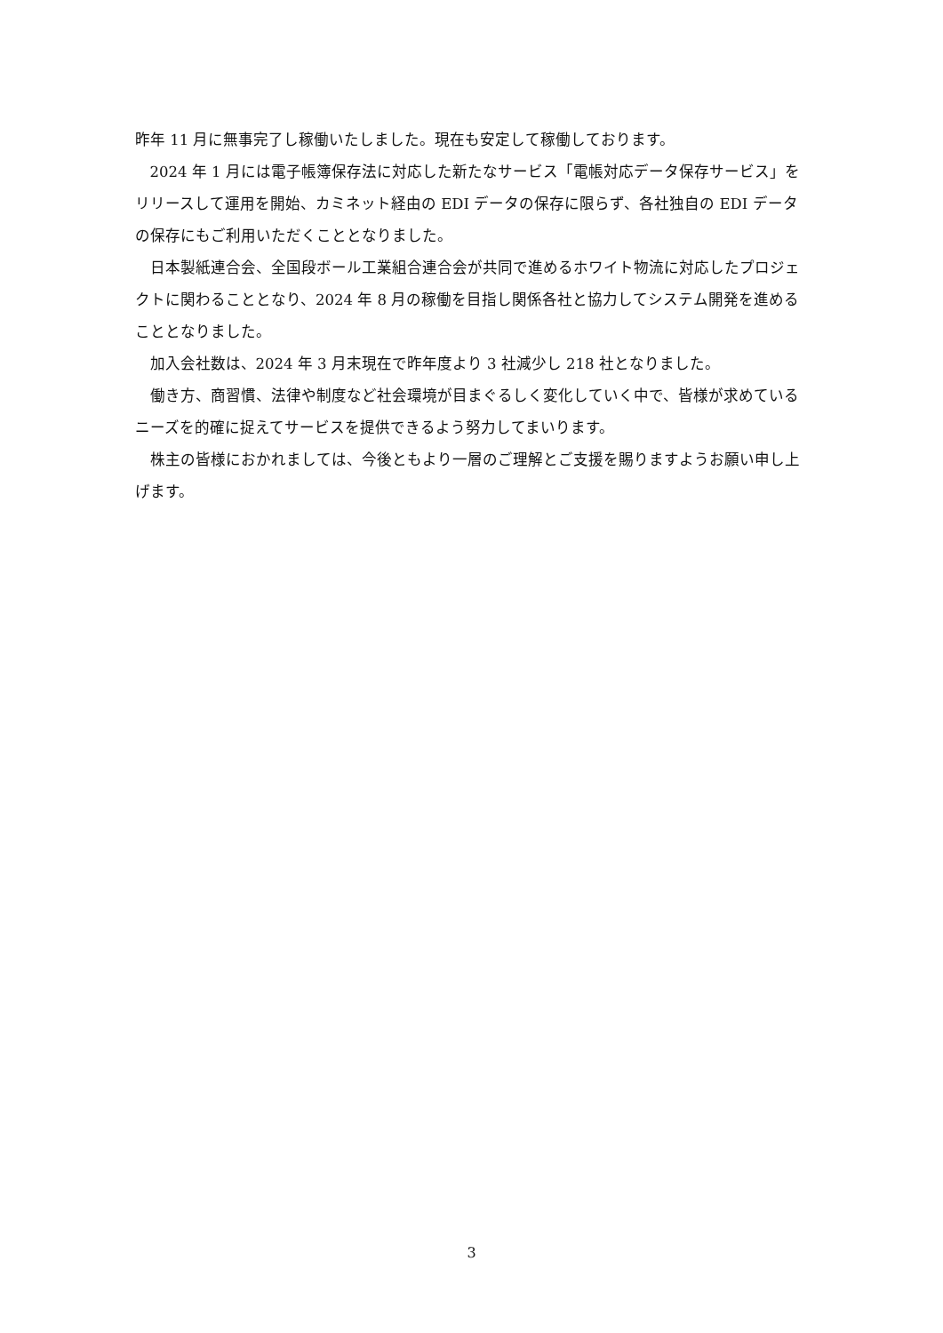昨年 11 月に無事完了し稼働いたしました。現在も安定して稼働しております。
2024 年 1 月には電子帳簿保存法に対応した新たなサービス「電帳対応データ保存サービス」をリリースして運用を開始、カミネット経由の EDI データの保存に限らず、各社独自の EDI データの保存にもご利用いただくこととなりました。
日本製紙連合会、全国段ボール工業組合連合会が共同で進めるホワイト物流に対応したプロジェクトに関わることとなり、2024 年 8 月の稼働を目指し関係各社と協力してシステム開発を進めることとなりました。
加入会社数は、2024 年 3 月末現在で昨年度より 3 社減少し 218 社となりました。
働き方、商習慣、法律や制度など社会環境が目まぐるしく変化していく中で、皆様が求めているニーズを的確に捉えてサービスを提供できるよう努力してまいります。
株主の皆様におかれましては、今後ともより一層のご理解とご支援を賜りますようお願い申し上げます。
3